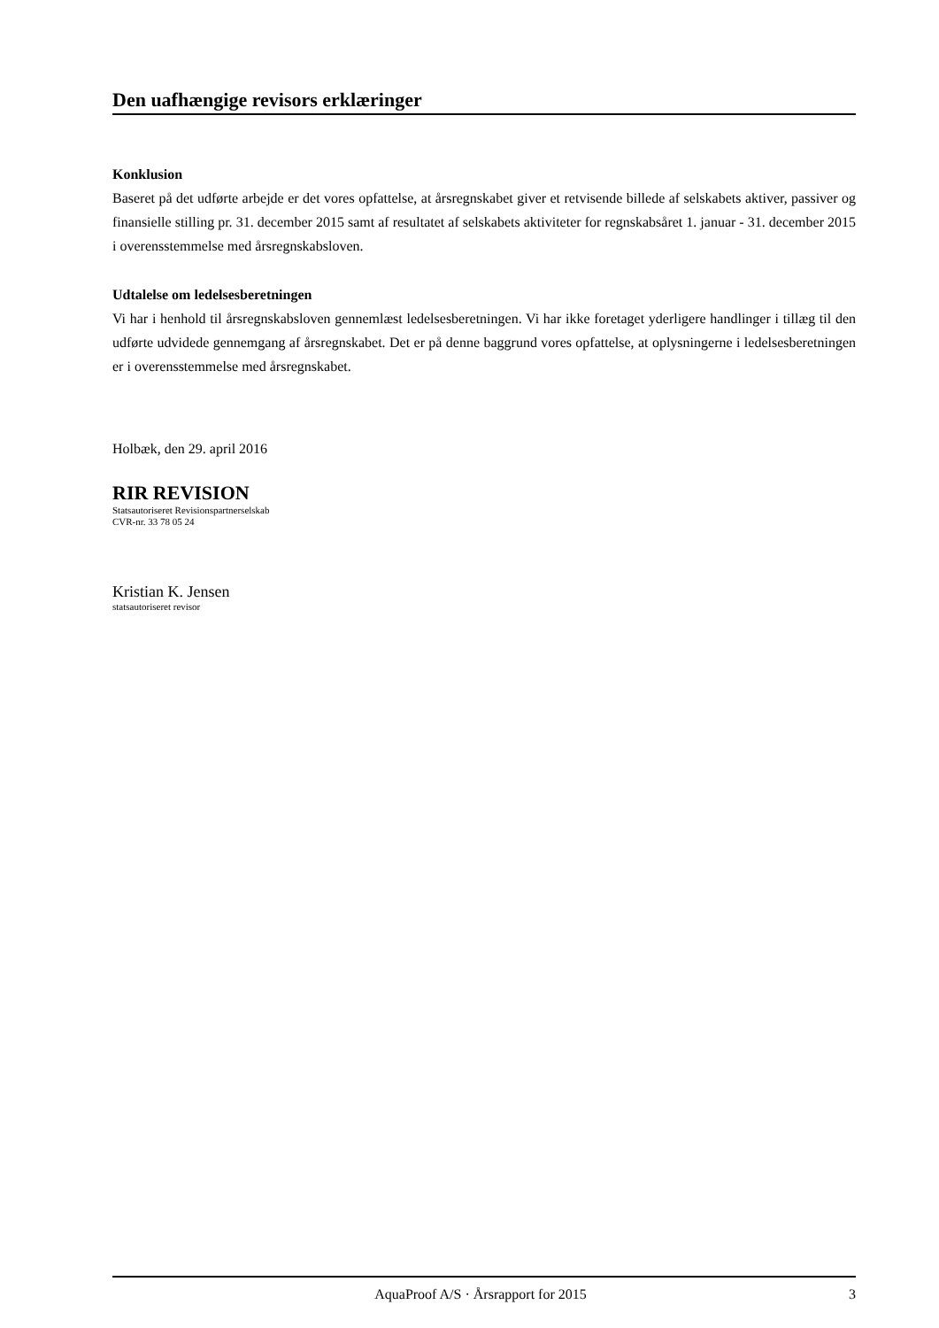Den uafhængige revisors erklæringer
Konklusion
Baseret på det udførte arbejde er det vores opfattelse, at årsregnskabet giver et retvisende billede af selskabets aktiver, passiver og finansielle stilling pr. 31. december 2015 samt af resultatet af selskabets aktiviteter for regnskabsåret 1. januar - 31. december 2015 i overensstemmelse med årsregnskabsloven.
Udtalelse om ledelsesberetningen
Vi har i henhold til årsregnskabsloven gennemlæst ledelsesberetningen. Vi har ikke foretaget yderligere handlinger i tillæg til den udførte udvidede gennemgang af årsregnskabet. Det er på denne baggrund vores opfattelse, at oplysningerne i ledelsesberetningen er i overensstemmelse med årsregnskabet.
Holbæk, den 29. april 2016
RIR REVISION
Statsautoriseret Revisionspartnerselskab
CVR-nr. 33 78 05 24
Kristian K. Jensen
statsautoriseret revisor
AquaProof A/S · Årsrapport for 2015 3